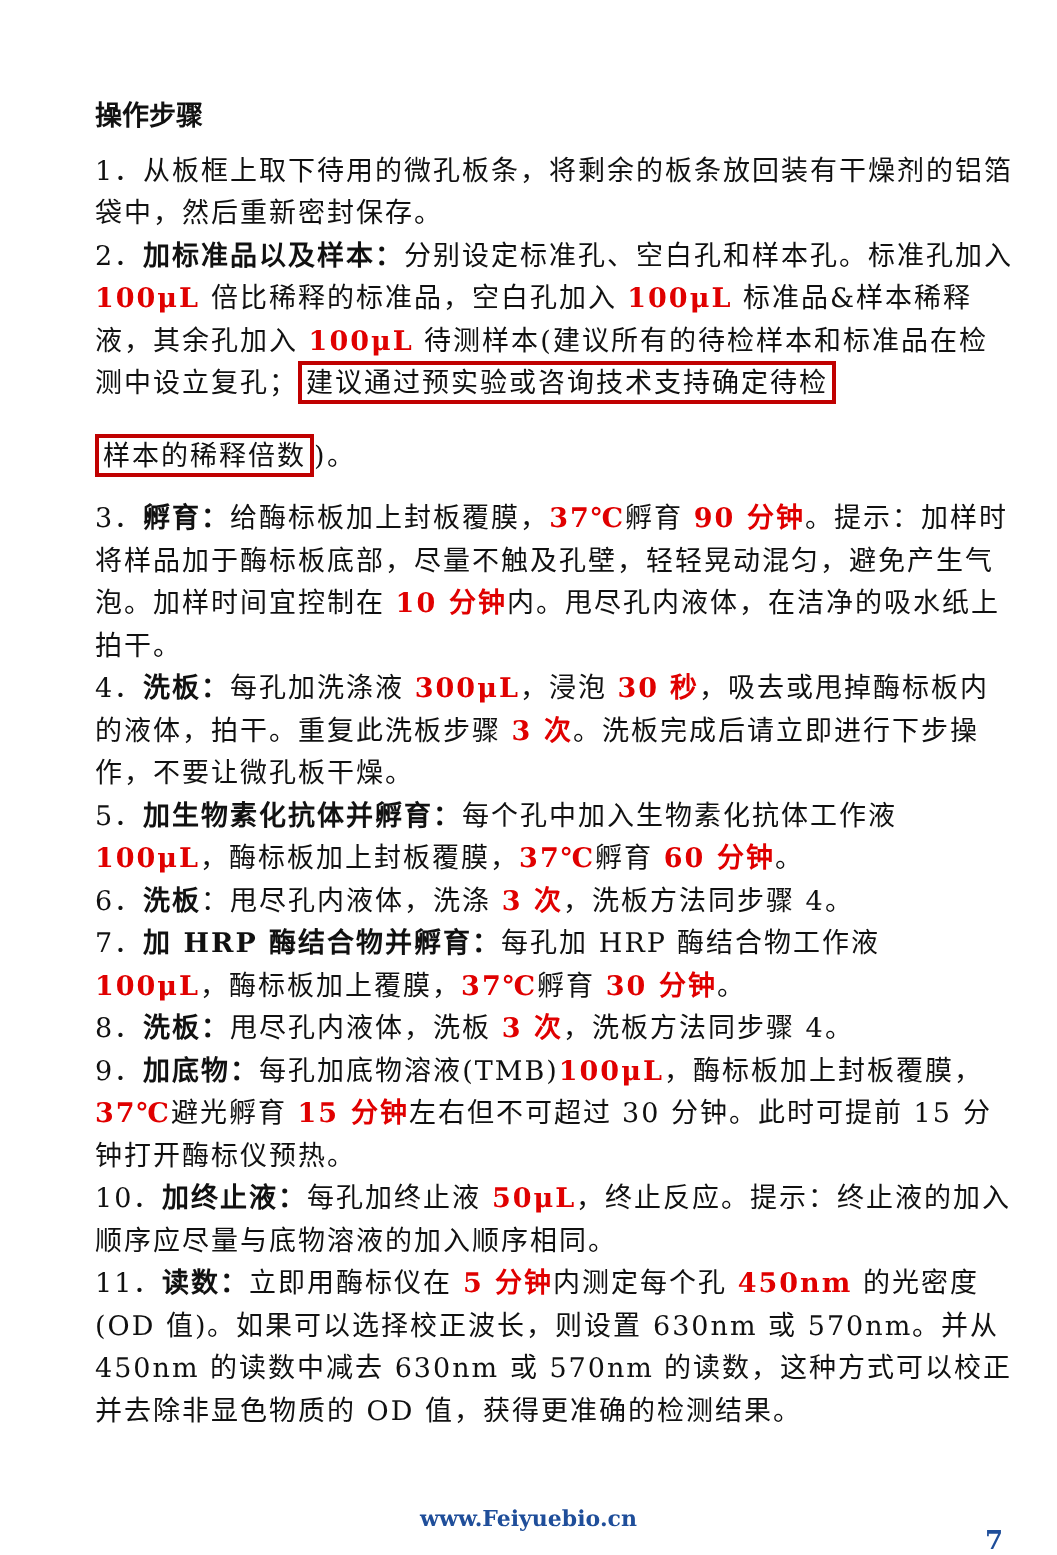操作步骤
1．从板框上取下待用的微孔板条，将剩余的板条放回装有干燥剂的铝箔袋中，然后重新密封保存。
2．加标准品以及样本：分别设定标准孔、空白孔和样本孔。标准孔加入 100μL 倍比稀释的标准品，空白孔加入 100μL 标准品&样本稀释液，其余孔加入 100μL 待测样本(建议所有的待检样本和标准品在检测中设立复孔； 建议通过预实验或咨询技术支持确定待检
样本的稀释倍数)。
3．孵育：给酶标板加上封板覆膜，37℃孵育 90 分钟。提示：加样时将样品加于酶标板底部，尽量不触及孔壁，轻轻晃动混匀，避免产生气泡。加样时间宜控制在 10 分钟内。甩尽孔内液体，在洁净的吸水纸上拍干。
4．洗板：每孔加洗涤液 300μL，浸泡 30 秒，吸去或甩掉酶标板内的液体，拍干。重复此洗板步骤 3 次。洗板完成后请立即进行下步操作，不要让微孔板干燥。
5．加生物素化抗体并孵育：每个孔中加入生物素化抗体工作液 100μL，酶标板加上封板覆膜，37℃孵育 60 分钟。
6．洗板：甩尽孔内液体，洗涤 3 次，洗板方法同步骤 4。
7．加 HRP 酶结合物并孵育：每孔加 HRP 酶结合物工作液 100μL，酶标板加上覆膜，37℃孵育 30 分钟。
8．洗板：甩尽孔内液体，洗板 3 次，洗板方法同步骤 4。
9．加底物：每孔加底物溶液(TMB)100μL，酶标板加上封板覆膜，37℃避光孵育 15 分钟左右但不可超过 30 分钟。此时可提前 15 分钟打开酶标仪预热。
10．加终止液：每孔加终止液 50μL，终止反应。提示：终止液的加入顺序应尽量与底物溶液的加入顺序相同。
11．读数：立即用酶标仪在 5 分钟内测定每个孔 450nm 的光密度(OD 值)。如果可以选择校正波长，则设置 630nm 或 570nm。并从 450nm 的读数中减去 630nm 或 570nm 的读数，这种方式可以校正并去除非显色物质的 OD 值，获得更准确的检测结果。
www.Feiyuebio.cn
7